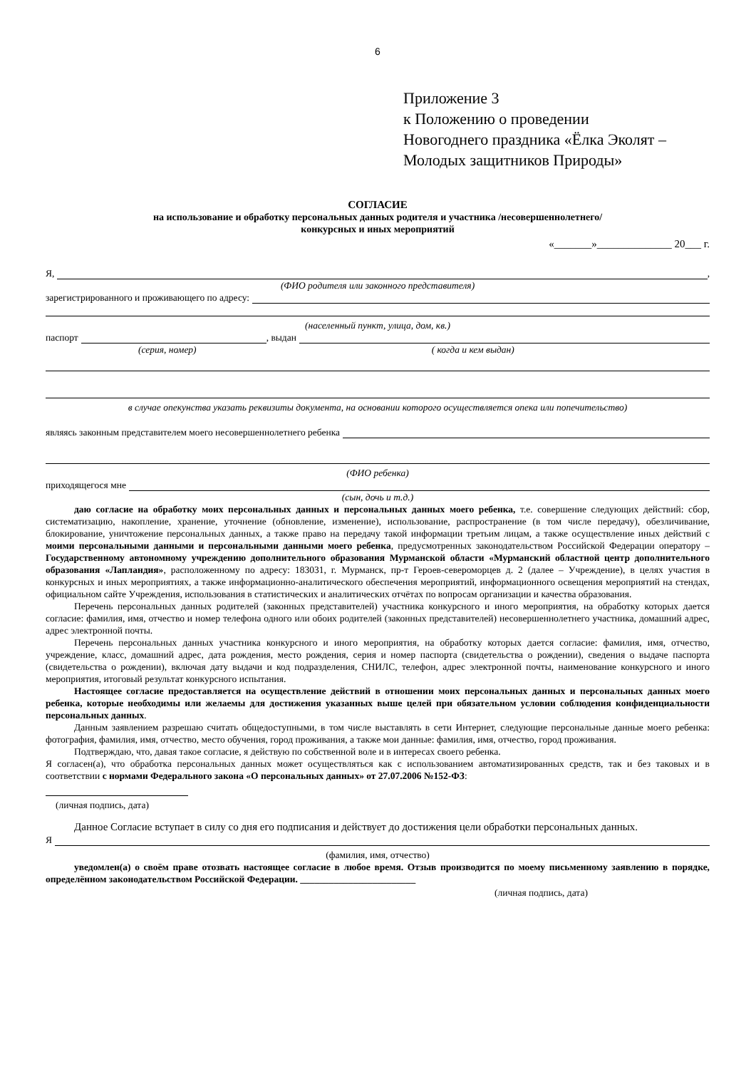6
Приложение 3
к Положению о проведении
Новогоднего праздника «Ёлка Эколят –
Молодых защитников Природы»
СОГЛАСИЕ
на использование и обработку персональных данных родителя и участника /несовершеннолетнего/
конкурсных и иных мероприятий
«_______»______________ 20___ г.
Я, ,
(ФИО родителя или законного представителя)
зарегистрированного и проживающего по адресу:
(населенный пункт, улица, дом, кв.)
паспорт , выдан
(серия, номер) ( когда и кем выдан)
в случае опекунства указать реквизиты документа, на основании которого осуществляется опека или попечительство)
являясь законным представителем моего несовершеннолетнего ребенка
(ФИО ребенка)
приходящегося мне
(сын, дочь и т.д.)
даю согласие на обработку моих персональных данных и персональных данных моего ребенка, т.е. совершение следующих действий: сбор, систематизацию, накопление, хранение, уточнение (обновление, изменение), использование, распространение (в том числе передачу), обезличивание, блокирование, уничтожение персональных данных, а также право на передачу такой информации третьим лицам, а также осуществление иных действий с моими персональными данными и персональными данными моего ребенка, предусмотренных законодательством Российской Федерации оператору – Государственному автономному учреждению дополнительного образования Мурманской области «Мурманский областной центр дополнительного образования «Лапландия», расположенному по адресу: 183031, г. Мурманск, пр-т Героев-североморцев д. 2 (далее – Учреждение), в целях участия в конкурсных и иных мероприятиях, а также информационно-аналитического обеспечения мероприятий, информационного освещения мероприятий на стендах, официальном сайте Учреждения, использования в статистических и аналитических отчётах по вопросам организации и качества образования.
Перечень персональных данных родителей (законных представителей) участника конкурсного и иного мероприятия, на обработку которых дается согласие: фамилия, имя, отчество и номер телефона одного или обоих родителей (законных представителей) несовершеннолетнего участника, домашний адрес, адрес электронной почты.
Перечень персональных данных участника конкурсного и иного мероприятия, на обработку которых дается согласие: фамилия, имя, отчество, учреждение, класс, домашний адрес, дата рождения, место рождения, серия и номер паспорта (свидетельства о рождении), сведения о выдаче паспорта (свидетельства о рождении), включая дату выдачи и код подразделения, СНИЛС, телефон, адрес электронной почты, наименование конкурсного и иного мероприятия, итоговый результат конкурсного испытания.
Настоящее согласие предоставляется на осуществление действий в отношении моих персональных данных и персональных данных моего ребенка, которые необходимы или желаемы для достижения указанных выше целей при обязательном условии соблюдения конфиденциальности персональных данных.
Данным заявлением разрешаю считать общедоступными, в том числе выставлять в сети Интернет, следующие персональные данные моего ребенка: фотография, фамилия, имя, отчество, место обучения, город проживания, а также мои данные: фамилия, имя, отчество, город проживания.
Подтверждаю, что, давая такое согласие, я действую по собственной воле и в интересах своего ребенка.
Я согласен(а), что обработка персональных данных может осуществляться как с использованием автоматизированных средств, так и без таковых и в соответствии с нормами Федерального закона «О персональных данных» от 27.07.2006 №152-ФЗ:
(личная подпись, дата)
Данное Согласие вступает в силу со дня его подписания и действует до достижения цели обработки персональных данных.
Я
(фамилия, имя, отчество)
уведомлен(а) о своём праве отозвать настоящее согласие в любое время. Отзыв производится по моему письменному заявлению в порядке, определённом законодательством Российской Федерации. ________________________
(личная подпись, дата)